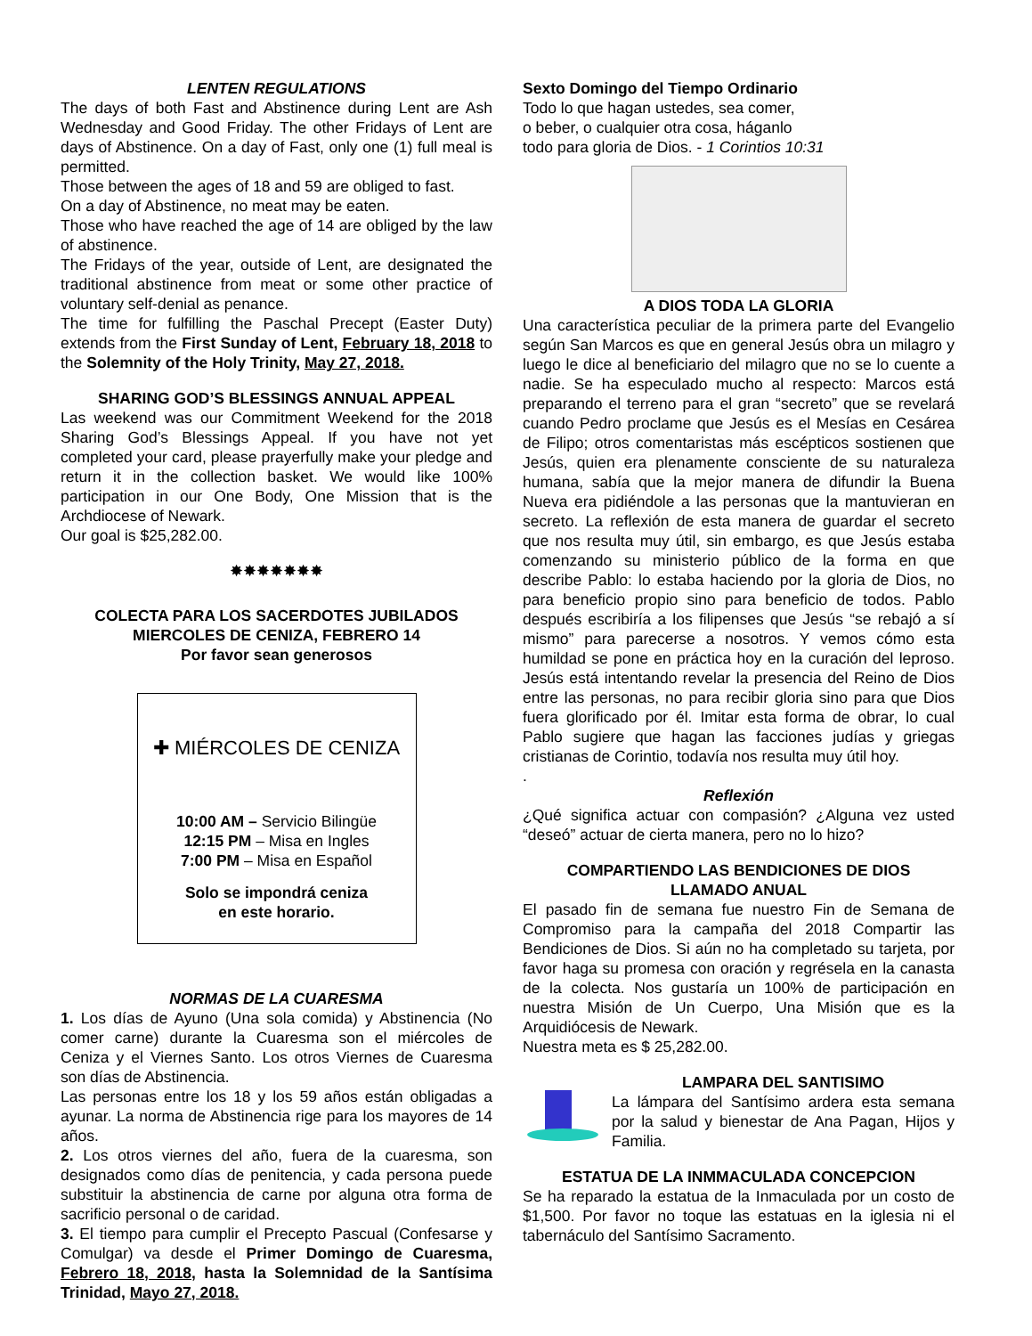LENTEN REGULATIONS
The days of both Fast and Abstinence during Lent are Ash Wednesday and Good Friday. The other Fridays of Lent are days of Abstinence. On a day of Fast, only one (1) full meal is permitted.
Those between the ages of 18 and 59 are obliged to fast.
On a day of Abstinence, no meat may be eaten.
Those who have reached the age of 14 are obliged by the law of abstinence.
The Fridays of the year, outside of Lent, are designated the traditional abstinence from meat or some other practice of voluntary self-denial as penance.
The time for fulfilling the Paschal Precept (Easter Duty) extends from the First Sunday of Lent, February 18, 2018 to the Solemnity of the Holy Trinity, May 27, 2018.
SHARING GOD’S BLESSINGS ANNUAL APPEAL
Las weekend was our Commitment Weekend for the 2018 Sharing God’s Blessings Appeal. If you have not yet completed your card, please prayerfully make your pledge and return it in the collection basket. We would like 100% participation in our One Body, One Mission that is the Archdiocese of Newark.
Our goal is $25,282.00.
✸✸✸✸✸✸✸
COLECTA PARA LOS SACERDOTES JUBILADOS
MIERCOLES DE CENIZA, FEBRERO 14
Por favor sean generosos
✚ MIÉRCOLES DE CENIZA
10:00 AM – Servicio Bilingüe
12:15 PM – Misa en Ingles
7:00 PM – Misa en Español
Solo se impondrá ceniza
en este horario.
NORMAS DE LA CUARESMA
1. Los días de Ayuno (Una sola comida) y Abstinencia (No comer carne) durante la Cuaresma son el miércoles de Ceniza y el Viernes Santo. Los otros Viernes de Cuaresma son días de Abstinencia.
Las personas entre los 18 y los 59 años están obligadas a ayunar. La norma de Abstinencia rige para los mayores de 14 años.
2. Los otros viernes del año, fuera de la cuaresma, son designados como días de penitencia, y cada persona puede substituir la abstinencia de carne por alguna otra forma de sacrificio personal o de caridad.
3. El tiempo para cumplir el Precepto Pascual (Confesarse y Comulgar) va desde el Primer Domingo de Cuaresma, Febrero 18, 2018, hasta la Solemnidad de la Santísima Trinidad, Mayo 27, 2018.
Sexto Domingo del Tiempo Ordinario
Todo lo que hagan ustedes, sea comer,
o beber, o cualquier otra cosa, háganlo
todo para gloria de Dios. - 1 Corintios 10:31
A DIOS TODA LA GLORIA
Una característica peculiar de la primera parte del Evangelio según San Marcos es que en general Jesús obra un milagro y luego le dice al beneficiario del milagro que no se lo cuente a nadie. Se ha especulado mucho al respecto: Marcos está preparando el terreno para el gran “secreto” que se revelará cuando Pedro proclame que Jesús es el Mesías en Cesárea de Filipo; otros comentaristas más escépticos sostienen que Jesús, quien era plenamente consciente de su naturaleza humana, sabía que la mejor manera de difundir la Buena Nueva era pidiéndole a las personas que la mantuvieran en secreto. La reflexión de esta manera de guardar el secreto que nos resulta muy útil, sin embargo, es que Jesús estaba comenzando su ministerio público de la forma en que describe Pablo: lo estaba haciendo por la gloria de Dios, no para beneficio propio sino para beneficio de todos. Pablo después escribiría a los filipenses que Jesús “se rebajó a sí mismo” para parecerse a nosotros. Y vemos cómo esta humildad se pone en práctica hoy en la curación del leproso. Jesús está intentando revelar la presencia del Reino de Dios entre las personas, no para recibir gloria sino para que Dios fuera glorificado por él. Imitar esta forma de obrar, lo cual Pablo sugiere que hagan las facciones judías y griegas cristianas de Corintio, todavía nos resulta muy útil hoy.
.
Reflexión
¿Qué significa actuar con compasión? ¿Alguna vez usted “deseó” actuar de cierta manera, pero no lo hizo?
COMPARTIENDO LAS BENDICIONES DE DIOS
LLAMADO ANUAL
El pasado fin de semana fue nuestro Fin de Semana de Compromiso para la campaña del 2018 Compartir las Bendiciones de Dios. Si aún no ha completado su tarjeta, por favor haga su promesa con oración y regrésela en la canasta de la colecta. Nos gustaría un 100% de participación en nuestra Misión de Un Cuerpo, Una Misión que es la Arquidiócesis de Newark.
Nuestra meta es $ 25,282.00.
LAMPARA DEL SANTISIMO
La lámpara del Santísimo ardera esta semana por la salud y bienestar de Ana Pagan, Hijos y Familia.
ESTATUA DE LA INMMACULADA CONCEPCION
Se ha reparado la estatua de la Inmaculada por un costo de $1,500. Por favor no toque las estatuas en la iglesia ni el tabernáculo del Santísimo Sacramento.